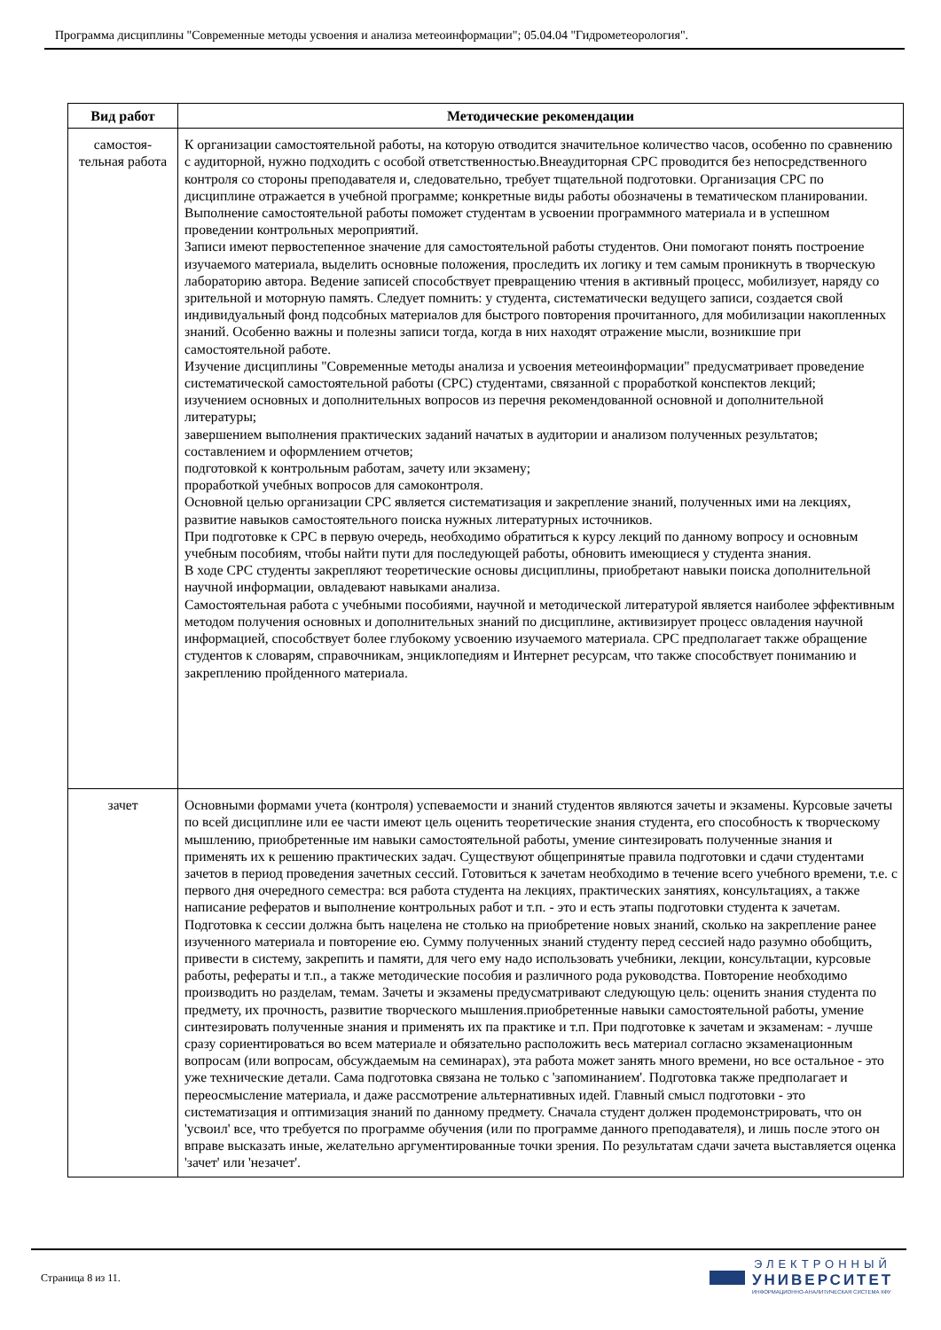Программа дисциплины "Современные методы усвоения и анализа метеоинформации"; 05.04.04 "Гидрометеорология".
| Вид работ | Методические рекомендации |
| --- | --- |
| самостоя- тельная работа | К организации самостоятельной работы, на которую отводится значительное количество часов, особенно по сравнению с аудиторной, нужно подходить с особой ответственностью.Внеаудиторная СРС проводится без непосредственного контроля со стороны преподавателя и, следовательно, требует тщательной подготовки. Организация СРС по дисциплине отражается в учебной программе; конкретные виды работы обозначены в тематическом планировании. Выполнение самостоятельной работы поможет студентам в усвоении программного материала и в успешном проведении контрольных мероприятий. Записи имеют первостепенное значение для самостоятельной работы студентов. Они помогают понять построение изучаемого материала, выделить основные положения, проследить их логику и тем самым проникнуть в творческую лабораторию автора. Ведение записей способствует превращению чтения в активный процесс, мобилизует, наряду со зрительной и моторную память. Следует помнить: у студента, систематически ведущего записи, создается свой индивидуальный фонд подсобных материалов для быстрого повторения прочитанного, для мобилизации накопленных знаний. Особенно важны и полезны записи тогда, когда в них находят отражение мысли, возникшие при самостоятельной работе. Изучение дисциплины "Современные методы анализа и усвоения метеоинформации" предусматривает проведение систематической самостоятельной работы (СРС) студентами, связанной с проработкой конспектов лекций; изучением основных и дополнительных вопросов из перечня рекомендованной основной и дополнительной литературы; завершением выполнения практических заданий начатых в аудитории и анализом полученных результатов; составлением и оформлением отчетов; подготовкой к контрольным работам, зачету или экзамену; проработкой учебных вопросов для самоконтроля. Основной целью организации СРС является систематизация и закрепление знаний, полученных ими на лекциях, развитие навыков самостоятельного поиска нужных литературных источников. При подготовке к СРС в первую очередь, необходимо обратиться к курсу лекций по данному вопросу и основным учебным пособиям, чтобы найти пути для последующей работы, обновить имеющиеся у студента знания. В ходе СРС студенты закрепляют теоретические основы дисциплины, приобретают навыки поиска дополнительной научной информации, овладевают навыками анализа. Самостоятельная работа с учебными пособиями, научной и методической литературой является наиболее эффективным методом получения основных и дополнительных знаний по дисциплине, активизирует процесс овладения научной информацией, способствует более глубокому усвоению изучаемого материала. СРС предполагает также обращение студентов к словарям, справочникам, энциклопедиям и Интернет ресурсам, что также способствует пониманию и закреплению пройденного материала. |
| зачет | Основными формами учета (контроля) успеваемости и знаний студентов являются зачеты и экзамены. Курсовые зачеты по всей дисциплине или ее части имеют цель оценить теоретические знания студента, его способность к творческому мышлению, приобретенные им навыки самостоятельной работы, умение синтезировать полученные знания и применять их к решению практических задач. Существуют общепринятые правила подготовки и сдачи студентами зачетов в период проведения зачетных сессий. Готовиться к зачетам необходимо в течение всего учебного времени, т.е. с первого дня очередного семестра: вся работа студента на лекциях, практических занятиях, консультациях, а также написание рефератов и выполнение контрольных работ и т.п. - это и есть этапы подготовки студента к зачетам. Подготовка к сессии должна быть нацелена не столько на приобретение новых знаний, сколько на закрепление ранее изученного материала и повторение ею. Сумму полученных знаний студенту перед сессией надо разумно обобщить, привести в систему, закрепить и памяти, для чего ему надо использовать учебники, лекции, консультации, курсовые работы, рефераты и т.п., а также методические пособия и различного рода руководства. Повторение необходимо производить но разделам, темам. Зачеты и экзамены предусматривают следующую цель: оценить знания студента по предмету, их прочность, развитие творческого мышления.приобретенные навыки самостоятельной работы, умение синтезировать полученные знания и применять их па практике и т.п. При подготовке к зачетам и экзаменам: - лучше сразу сориентироваться во всем материале и обязательно расположить весь материал согласно экзаменационным вопросам (или вопросам, обсуждаемым на семинарах), эта работа может занять много времени, но все остальное - это уже технические детали. Сама подготовка связана не только с 'запоминанием'. Подготовка также предполагает и переосмысление материала, и даже рассмотрение альтернативных идей. Главный смысл подготовки - это систематизация и оптимизация знаний по данному предмету. Сначала студент должен продемонстрировать, что он 'усвоил' все, что требуется по программе обучения (или по программе данного преподавателя), и лишь после этого он вправе высказать иные, желательно аргументированные точки зрения. По результатам сдачи зачета выставляется оценка 'зачет' или 'незачет'. |
Страница 8 из 11.
ЭЛЕКТРОННЫЙ
УНИВЕРСИТЕТ
ИНФОРМАЦИОННО-АНАЛИТИЧЕСКАЯ СИСТЕМА КФУ